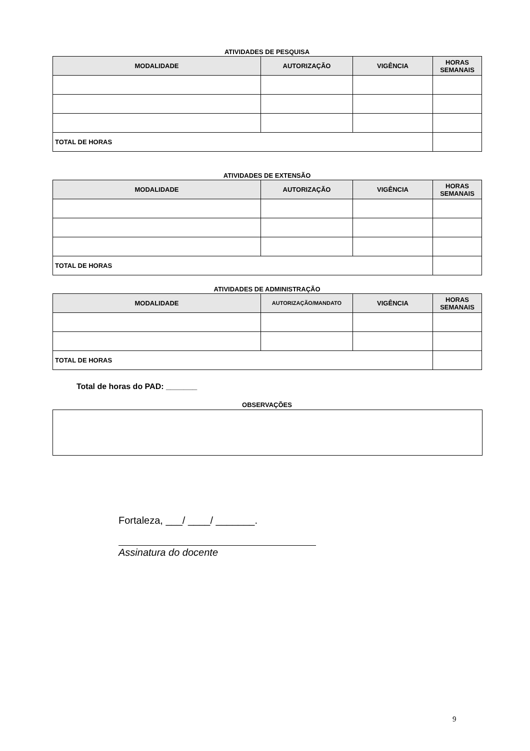ATIVIDADES DE PESQUISA
| MODALIDADE | AUTORIZAÇÃO | VIGÊNCIA | HORAS SEMANAIS |
| --- | --- | --- | --- |
| TOTAL DE HORAS | | | |
ATIVIDADES DE EXTENSÃO
| MODALIDADE | AUTORIZAÇÃO | VIGÊNCIA | HORAS SEMANAIS |
| --- | --- | --- | --- |
| TOTAL DE HORAS | | | |
ATIVIDADES DE ADMINISTRAÇÃO
| MODALIDADE | AUTORIZAÇÃO/MANDATO | VIGÊNCIA | HORAS SEMANAIS |
| --- | --- | --- | --- |
| TOTAL DE HORAS | | | |
Total de horas do PAD: _______
OBSERVAÇÕES
Fortaleza, ___/ ____/ _______.
Assinatura do docente
9